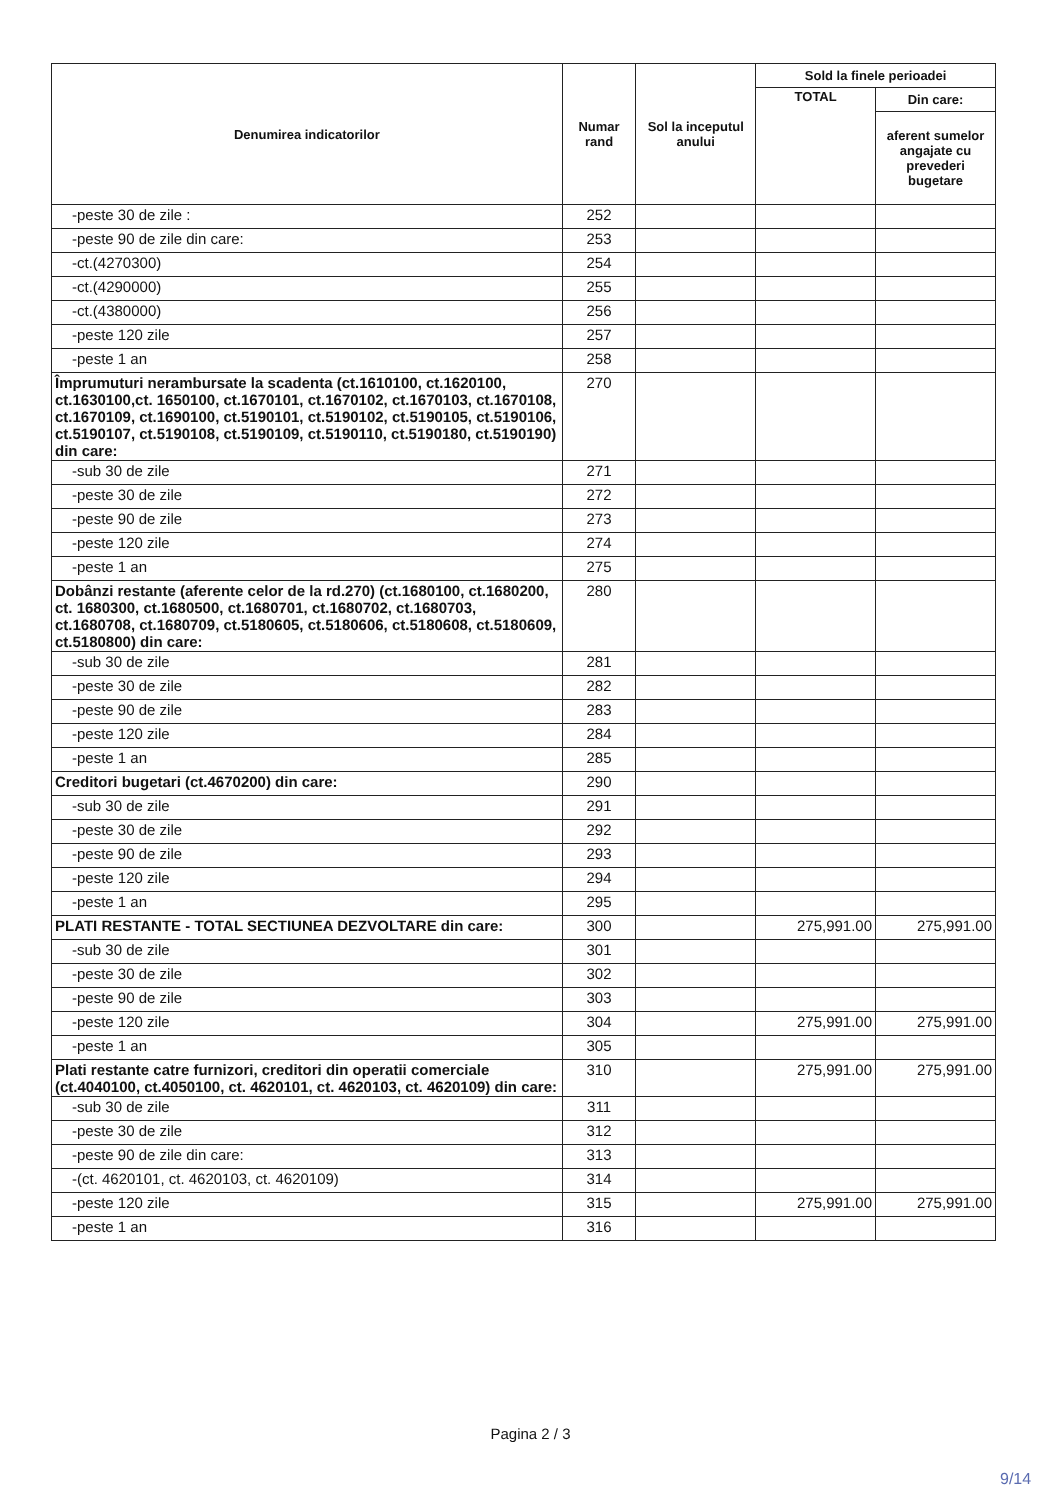| Denumirea indicatorilor | Numar rand | Sol la inceputul anului | Sold la finele perioadei | |
| --- | --- | --- | --- | --- |
| | | | TOTAL | Din care: |
| | | | | aferent sumelor angajate cu prevederi bugetare |
| -peste 30 de zile : | 252 | | | |
| -peste 90 de zile din care: | 253 | | | |
| -ct.(4270300) | 254 | | | |
| -ct.(4290000) | 255 | | | |
| -ct.(4380000) | 256 | | | |
| -peste 120 zile | 257 | | | |
| -peste 1 an | 258 | | | |
| Împrumuturi nerambursate la scadenta (ct.1610100, ct.1620100, ct.1630100,ct. 1650100, ct.1670101, ct.1670102, ct.1670103, ct.1670108, ct.1670109, ct.1690100, ct.5190101, ct.5190102, ct.5190105, ct.5190106, ct.5190107, ct.5190108, ct.5190109, ct.5190110, ct.5190180, ct.5190190) din care: | 270 | | | |
| -sub 30 de zile | 271 | | | |
| -peste 30 de zile | 272 | | | |
| -peste 90 de zile | 273 | | | |
| -peste 120 zile | 274 | | | |
| -peste 1 an | 275 | | | |
| Dobânzi restante (aferente celor de la rd.270) (ct.1680100, ct.1680200, ct. 1680300, ct.1680500, ct.1680701, ct.1680702, ct.1680703, ct.1680708, ct.1680709, ct.5180605, ct.5180606, ct.5180608, ct.5180609, ct.5180800) din care: | 280 | | | |
| -sub 30 de zile | 281 | | | |
| -peste 30 de zile | 282 | | | |
| -peste 90 de zile | 283 | | | |
| -peste 120 zile | 284 | | | |
| -peste 1 an | 285 | | | |
| Creditori bugetari (ct.4670200) din care: | 290 | | | |
| -sub 30 de zile | 291 | | | |
| -peste 30 de zile | 292 | | | |
| -peste 90 de zile | 293 | | | |
| -peste 120 zile | 294 | | | |
| -peste 1 an | 295 | | | |
| PLATI RESTANTE - TOTAL SECTIUNEA DEZVOLTARE din care: | 300 | | 275,991.00 | 275,991.00 |
| -sub 30 de zile | 301 | | | |
| -peste 30 de zile | 302 | | | |
| -peste 90 de zile | 303 | | | |
| -peste 120 zile | 304 | | 275,991.00 | 275,991.00 |
| -peste 1 an | 305 | | | |
| Plati restante catre furnizori, creditori din operatii comerciale (ct.4040100, ct.4050100, ct. 4620101, ct. 4620103, ct. 4620109) din care: | 310 | | 275,991.00 | 275,991.00 |
| -sub 30 de zile | 311 | | | |
| -peste 30 de zile | 312 | | | |
| -peste 90 de zile din care: | 313 | | | |
| -(ct. 4620101, ct. 4620103, ct. 4620109) | 314 | | | |
| -peste 120 zile | 315 | | 275,991.00 | 275,991.00 |
| -peste 1 an | 316 | | | |
Pagina 2 / 3
9/14